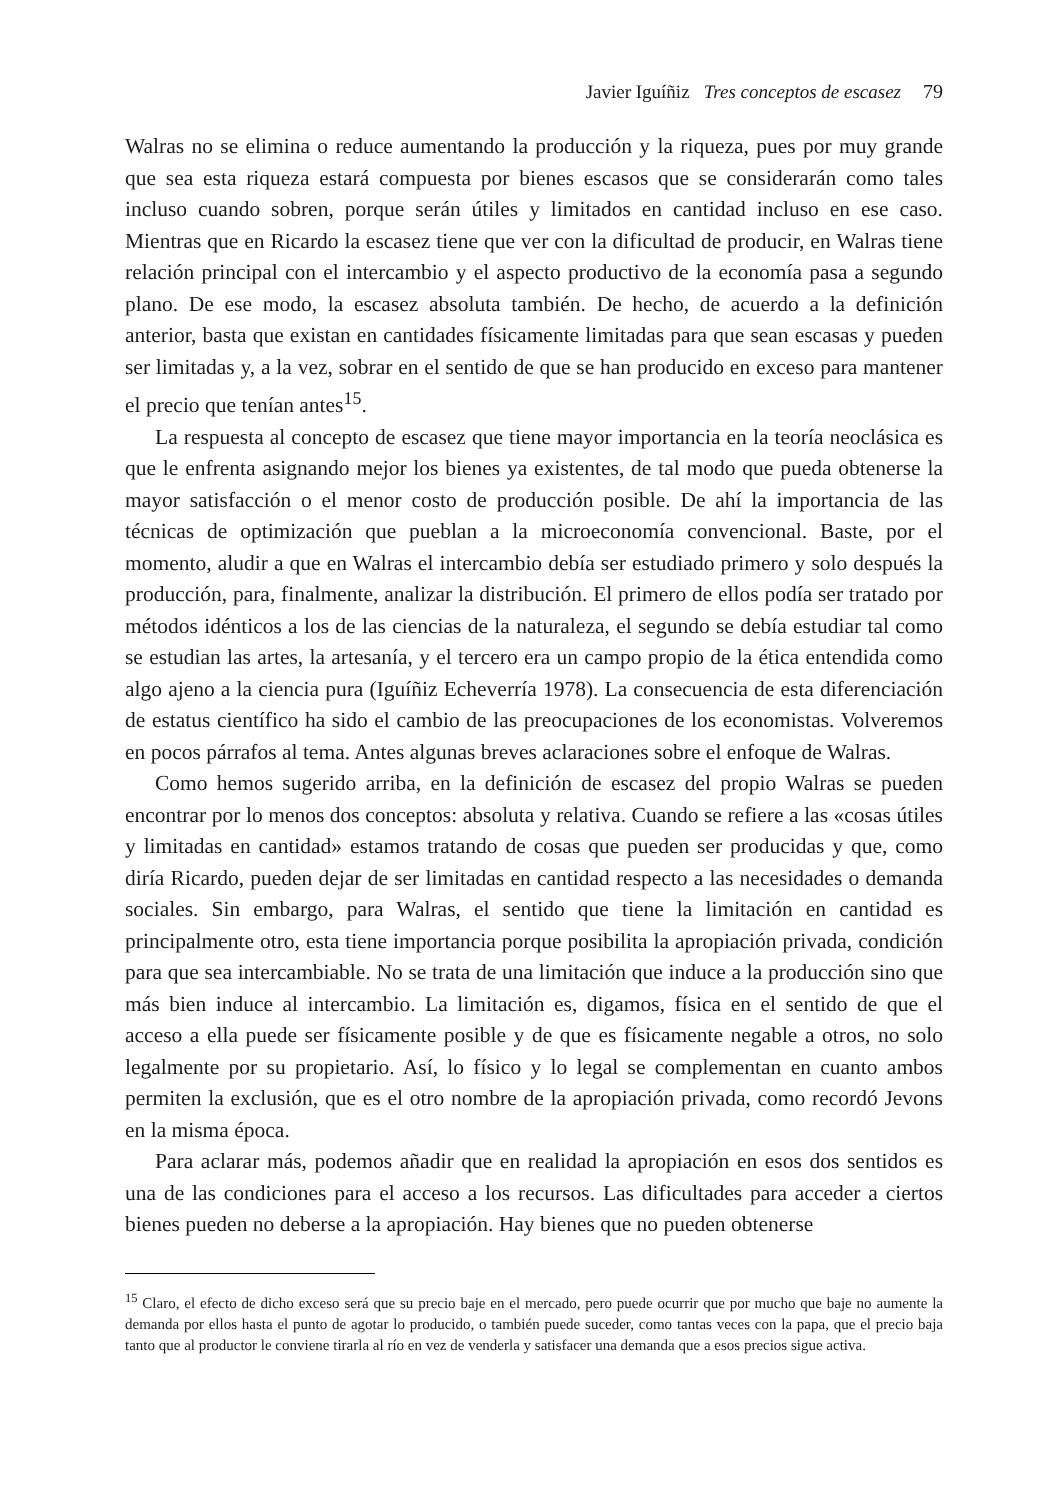Javier Iguíñiz Tres conceptos de escasez 79
Walras no se elimina o reduce aumentando la producción y la riqueza, pues por muy grande que sea esta riqueza estará compuesta por bienes escasos que se considerarán como tales incluso cuando sobren, porque serán útiles y limitados en cantidad incluso en ese caso. Mientras que en Ricardo la escasez tiene que ver con la dificultad de producir, en Walras tiene relación principal con el intercambio y el aspecto productivo de la economía pasa a segundo plano. De ese modo, la escasez absoluta también. De hecho, de acuerdo a la definición anterior, basta que existan en cantidades físicamente limitadas para que sean escasas y pueden ser limitadas y, a la vez, sobrar en el sentido de que se han producido en exceso para mantener el precio que tenían antes<sup>15</sup>.
La respuesta al concepto de escasez que tiene mayor importancia en la teoría neoclásica es que le enfrenta asignando mejor los bienes ya existentes, de tal modo que pueda obtenerse la mayor satisfacción o el menor costo de producción posible. De ahí la importancia de las técnicas de optimización que pueblan a la microeconomía convencional. Baste, por el momento, aludir a que en Walras el intercambio debía ser estudiado primero y solo después la producción, para, finalmente, analizar la distribución. El primero de ellos podía ser tratado por métodos idénticos a los de las ciencias de la naturaleza, el segundo se debía estudiar tal como se estudian las artes, la artesanía, y el tercero era un campo propio de la ética entendida como algo ajeno a la ciencia pura (Iguíñiz Echeverría 1978). La consecuencia de esta diferenciación de estatus científico ha sido el cambio de las preocupaciones de los economistas. Volveremos en pocos párrafos al tema. Antes algunas breves aclaraciones sobre el enfoque de Walras.
Como hemos sugerido arriba, en la definición de escasez del propio Walras se pueden encontrar por lo menos dos conceptos: absoluta y relativa. Cuando se refiere a las «cosas útiles y limitadas en cantidad» estamos tratando de cosas que pueden ser producidas y que, como diría Ricardo, pueden dejar de ser limitadas en cantidad respecto a las necesidades o demanda sociales. Sin embargo, para Walras, el sentido que tiene la limitación en cantidad es principalmente otro, esta tiene importancia porque posibilita la apropiación privada, condición para que sea intercambiable. No se trata de una limitación que induce a la producción sino que más bien induce al intercambio. La limitación es, digamos, física en el sentido de que el acceso a ella puede ser físicamente posible y de que es físicamente negable a otros, no solo legalmente por su propietario. Así, lo físico y lo legal se complementan en cuanto ambos permiten la exclusión, que es el otro nombre de la apropiación privada, como recordó Jevons en la misma época.
Para aclarar más, podemos añadir que en realidad la apropiación en esos dos sentidos es una de las condiciones para el acceso a los recursos. Las dificultades para acceder a ciertos bienes pueden no deberse a la apropiación. Hay bienes que no pueden obtenerse
<sup>15</sup> Claro, el efecto de dicho exceso será que su precio baje en el mercado, pero puede ocurrir que por mucho que baje no aumente la demanda por ellos hasta el punto de agotar lo producido, o también puede suceder, como tantas veces con la papa, que el precio baja tanto que al productor le conviene tirarla al río en vez de venderla y satisfacer una demanda que a esos precios sigue activa.